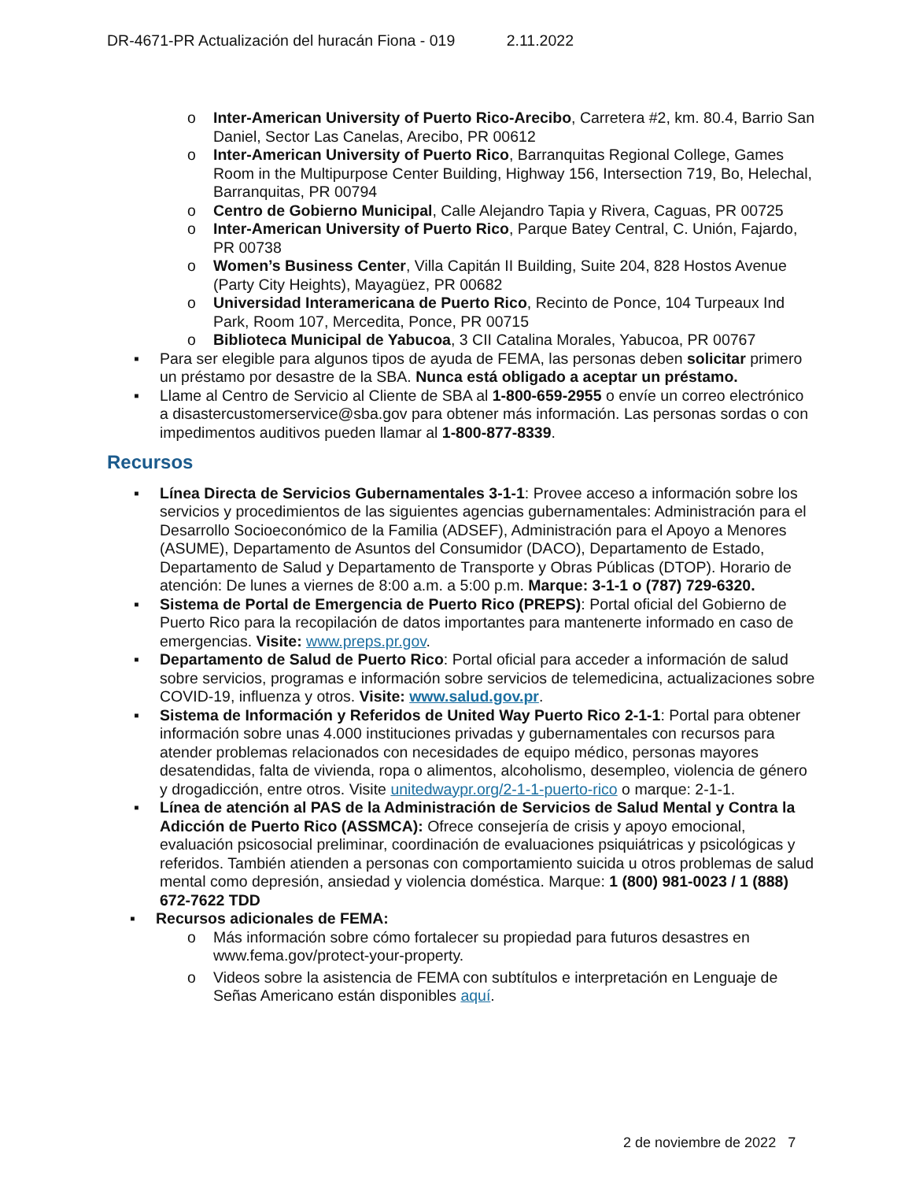DR-4671-PR Actualización del huracán Fiona - 019 2.11.2022
o Inter-American University of Puerto Rico-Arecibo, Carretera #2, km. 80.4, Barrio San Daniel, Sector Las Canelas, Arecibo, PR 00612
o Inter-American University of Puerto Rico, Barranquitas Regional College, Games Room in the Multipurpose Center Building, Highway 156, Intersection 719, Bo, Helechal, Barranquitas, PR 00794
o Centro de Gobierno Municipal, Calle Alejandro Tapia y Rivera, Caguas, PR 00725
o Inter-American University of Puerto Rico, Parque Batey Central, C. Unión, Fajardo, PR 00738
o Women’s Business Center, Villa Capitán II Building, Suite 204, 828 Hostos Avenue (Party City Heights), Mayagüez, PR 00682
o Universidad Interamericana de Puerto Rico, Recinto de Ponce, 104 Turpeaux Ind Park, Room 107, Mercedita, Ponce, PR 00715
o Biblioteca Municipal de Yabucoa, 3 CII Catalina Morales, Yabucoa, PR 00767
▪ Para ser elegible para algunos tipos de ayuda de FEMA, las personas deben solicitar primero un préstamo por desastre de la SBA. Nunca está obligado a aceptar un préstamo.
▪ Llame al Centro de Servicio al Cliente de SBA al 1-800-659-2955 o envíe un correo electrónico a disastercustomerservice@sba.gov para obtener más información. Las personas sordas o con impedimentos auditivos pueden llamar al 1-800-877-8339.
Recursos
▪ Línea Directa de Servicios Gubernamentales 3-1-1: Provee acceso a información sobre los servicios y procedimientos de las siguientes agencias gubernamentales: Administración para el Desarrollo Socioeconómico de la Familia (ADSEF), Administración para el Apoyo a Menores (ASUME), Departamento de Asuntos del Consumidor (DACO), Departamento de Estado, Departamento de Salud y Departamento de Transporte y Obras Públicas (DTOP). Horario de atención: De lunes a viernes de 8:00 a.m. a 5:00 p.m. Marque: 3-1-1 o (787) 729-6320.
▪ Sistema de Portal de Emergencia de Puerto Rico (PREPS): Portal oficial del Gobierno de Puerto Rico para la recopilación de datos importantes para mantenerte informado en caso de emergencias. Visite: www.preps.pr.gov.
▪ Departamento de Salud de Puerto Rico: Portal oficial para acceder a información de salud sobre servicios, programas e información sobre servicios de telemedicina, actualizaciones sobre COVID-19, influenza y otros. Visite: www.salud.gov.pr.
▪ Sistema de Información y Referidos de United Way Puerto Rico 2-1-1: Portal para obtener información sobre unas 4.000 instituciones privadas y gubernamentales con recursos para atender problemas relacionados con necesidades de equipo médico, personas mayores desatendidas, falta de vivienda, ropa o alimentos, alcoholismo, desempleo, violencia de género y drogadicción, entre otros. Visite unitedwaypr.org/2-1-1-puerto-rico o marque: 2-1-1.
▪ Línea de atención al PAS de la Administración de Servicios de Salud Mental y Contra la Adicción de Puerto Rico (ASSMCA): Ofrece consejería de crisis y apoyo emocional, evaluación psicosocial preliminar, coordinación de evaluaciones psiquiátricas y psicológicas y referidos. También atienden a personas con comportamiento suicida u otros problemas de salud mental como depresión, ansiedad y violencia doméstica. Marque: 1 (800) 981-0023 / 1 (888) 672-7622 TDD
▪ Recursos adicionales de FEMA:
o Más información sobre cómo fortalecer su propiedad para futuros desastres en www.fema.gov/protect-your-property.
o Videos sobre la asistencia de FEMA con subtítulos e interpretación en Lenguaje de Señas Americano están disponibles aquí.
2 de noviembre de 2022 7